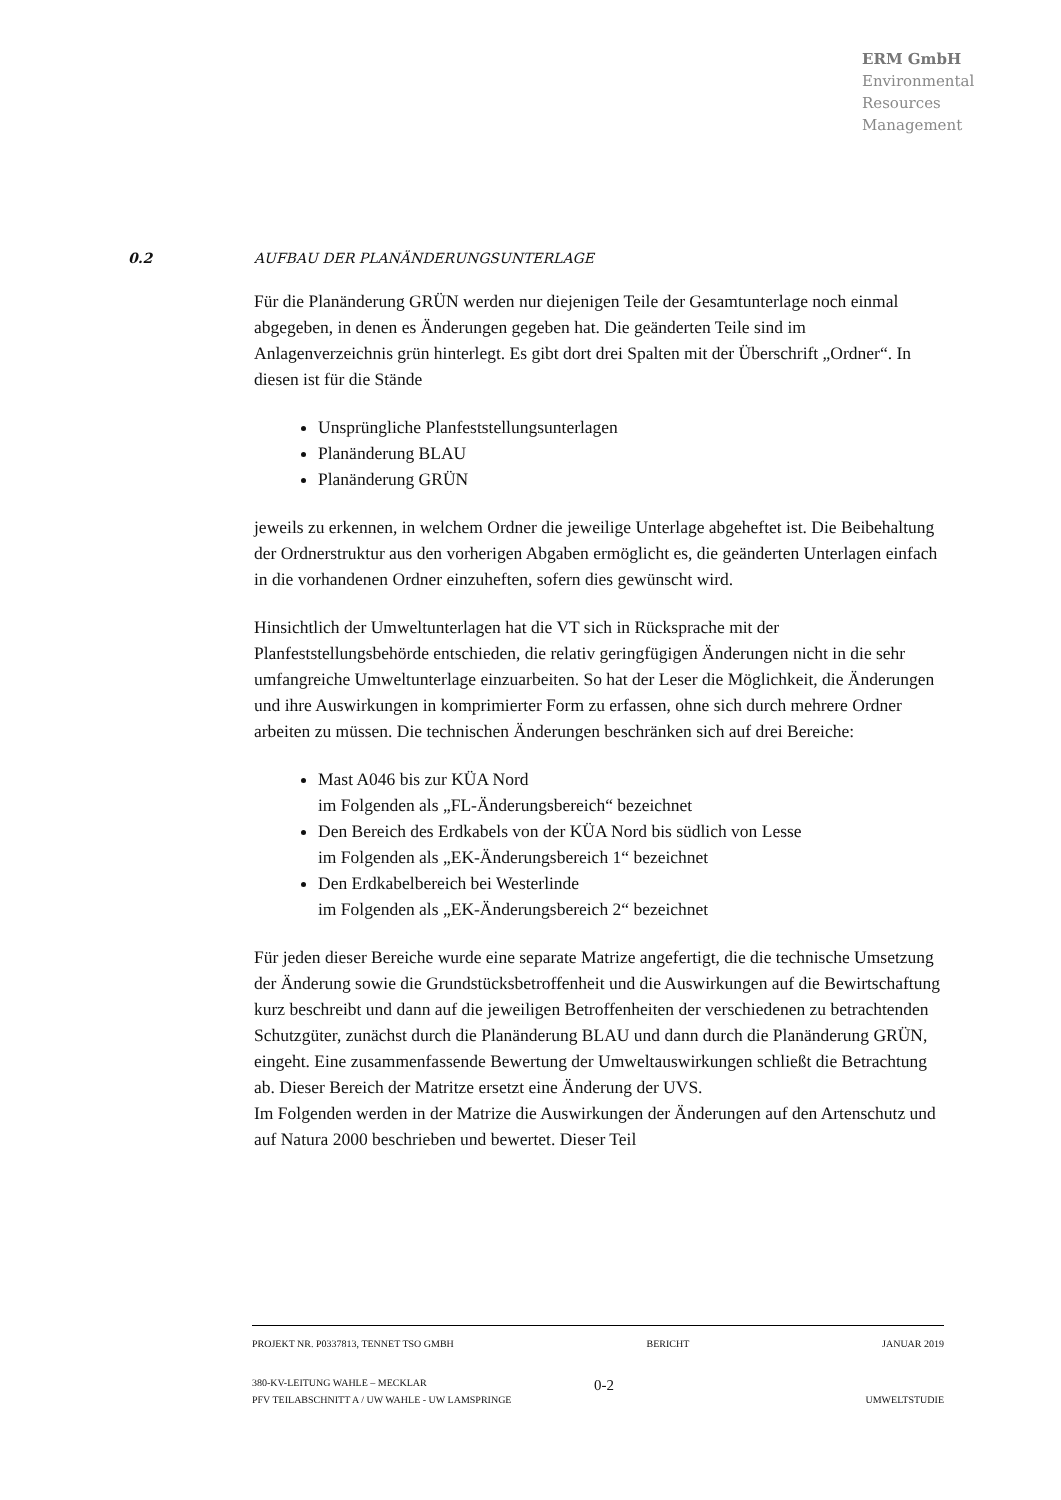ERM GmbH
Environmental
Resources
Management
0.2 AUFBAU DER PLANÄNDERUNGSUNTERLAGE
Für die Planänderung GRÜN werden nur diejenigen Teile der Gesamtunterlage noch einmal abgegeben, in denen es Änderungen gegeben hat. Die geänderten Teile sind im Anlagenverzeichnis grün hinterlegt. Es gibt dort drei Spalten mit der Überschrift „Ordner“. In diesen ist für die Stände
Unsprüngliche Planfeststellungsunterlagen
Planänderung BLAU
Planänderung GRÜN
jeweils zu erkennen, in welchem Ordner die jeweilige Unterlage abgeheftet ist. Die Beibehaltung der Ordnerstruktur aus den vorherigen Abgaben ermöglicht es, die geänderten Unterlagen einfach in die vorhandenen Ordner einzuheften, sofern dies gewünscht wird.
Hinsichtlich der Umweltunterlagen hat die VT sich in Rücksprache mit der Planfeststellungsbehörde entschieden, die relativ geringfügigen Änderungen nicht in die sehr umfangreiche Umweltunterlage einzuarbeiten. So hat der Leser die Möglichkeit, die Änderungen und ihre Auswirkungen in komprimierter Form zu erfassen, ohne sich durch mehrere Ordner arbeiten zu müssen. Die technischen Änderungen beschränken sich auf drei Bereiche:
Mast A046 bis zur KÜA Nord
im Folgenden als „FL-Änderungsbereich“ bezeichnet
Den Bereich des Erdkabels von der KÜA Nord bis südlich von Lesse
im Folgenden als „EK-Änderungsbereich 1“ bezeichnet
Den Erdkabelbereich bei Westerlinde
im Folgenden als „EK-Änderungsbereich 2“ bezeichnet
Für jeden dieser Bereiche wurde eine separate Matrize angefertigt, die die technische Umsetzung der Änderung sowie die Grundstücksbetroffenheit und die Auswirkungen auf die Bewirtschaftung kurz beschreibt und dann auf die jeweiligen Betroffenheiten der verschiedenen zu betrachtenden Schutzgüter, zunächst durch die Planänderung BLAU und dann durch die Planänderung GRÜN, eingeht. Eine zusammenfassende Bewertung der Umweltauswirkungen schließt die Betrachtung ab. Dieser Bereich der Matritze ersetzt eine Änderung der UVS.
Im Folgenden werden in der Matrize die Auswirkungen der Änderungen auf den Artenschutz und auf Natura 2000 beschrieben und bewertet. Dieser Teil
PROJEKT NR. P0337813, TENNET TSO GMBH BERICHT JANUAR 2019
380-KV-LEITUNG WAHLE – MECKLAR 0-2
PFV TEILABSCHNITT A / UW WAHLE - UW LAMSPRINGE UMWELTSTUDIE